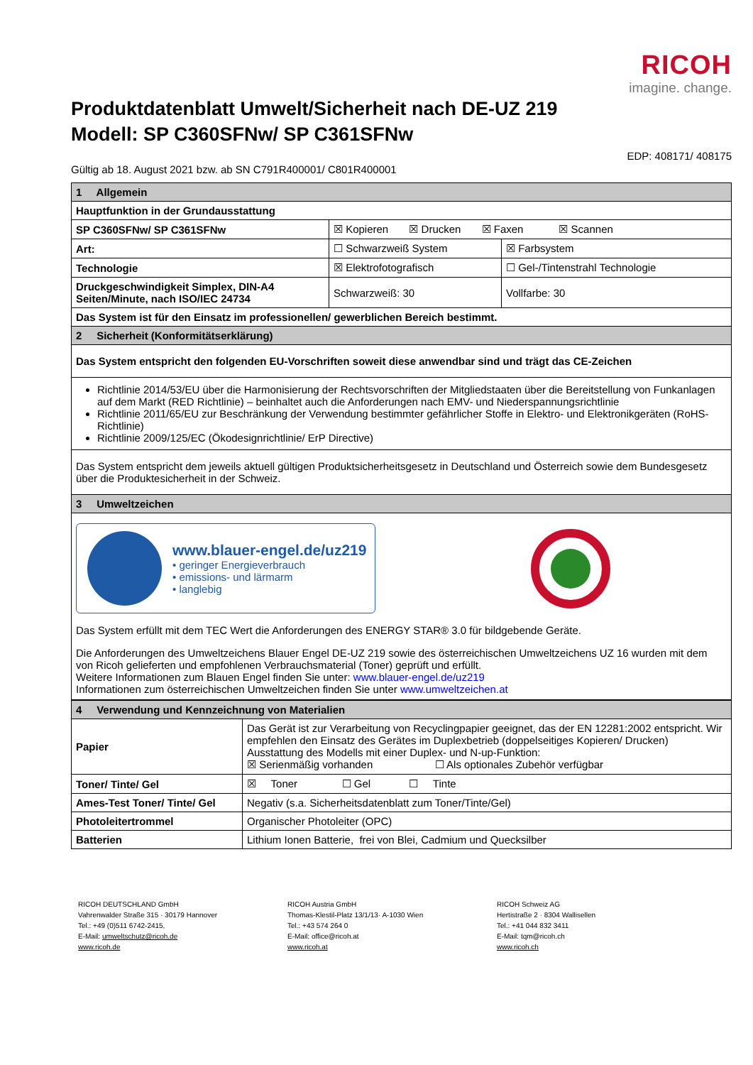RICOH
imagine. change.
Produktdatenblatt Umwelt/Sicherheit nach DE-UZ 219
Modell: SP C360SFNw/ SP C361SFNw
EDP: 408171/ 408175
Gültig ab 18. August 2021 bzw. ab SN C791R400001/ C801R400001
| 1 Allgemein | | |
| Hauptfunktion in der Grundausstattung | | |
| SP C360SFNw/ SP C361SFNw | ☒ Kopieren ☒ Drucken ☒ Faxen ☒ Scannen | |
| Art: | ☐ Schwarzweiß System | ☒ Farbsystem |
| Technologie | ☒ Elektrofotografisch | ☐ Gel-/Tintenstrahl Technologie |
| Druckgeschwindigkeit Simplex, DIN-A4 Seiten/Minute, nach ISO/IEC 24734 | Schwarzweiß: 30 | Vollfarbe: 30 |
| Das System ist für den Einsatz im professionellen/ gewerblichen Bereich bestimmt. | | |
| 2 Sicherheit (Konformitätserklärung) | | |
| Das System entspricht den folgenden EU-Vorschriften soweit diese anwendbar sind und trägt das CE-Zeichen | | |
| Richtlinie 2014/53/EU über die Harmonisierung der Rechtsvorschriften der Mitgliedstaaten über die Bereitstellung von Funkanlagen auf dem Markt (RED Richtlinie) – beinhaltet auch die Anforderungen nach EMV- und Niederspannungsrichtlinie Richtlinie 2011/65/EU zur Beschränkung der Verwendung bestimmter gefährlicher Stoffe in Elektro- und Elektronikgeräten (RoHS-Richtlinie) Richtlinie 2009/125/EC (Ökodesignrichtlinie/ ErP Directive) | | |
| Das System entspricht dem jeweils aktuell gültigen Produktsicherheitsgesetz in Deutschland und Österreich sowie dem Bundesgesetz über die Produktesicherheit in der Schweiz. | | |
| 3 Umweltzeichen | | |
| www.blauer-engel.de/uz219 • geringer Energieverbrauch • emissions- und lärmarm • langlebig Das System erfüllt mit dem TEC Wert die Anforderungen des ENERGY STAR® 3.0 für bildgebende Geräte. Die Anforderungen des Umweltzeichens Blauer Engel DE-UZ 219 sowie des österreichischen Umweltzeichens UZ 16 wurden mit dem von Ricoh gelieferten und empfohlenen Verbrauchsmaterial (Toner) geprüft und erfüllt. Weitere Informationen zum Blauen Engel finden Sie unter: www.blauer-engel.de/uz219 Informationen zum österreichischen Umweltzeichen finden Sie unter www.umweltzeichen.at | | |
| 4 Verwendung und Kennzeichnung von Materialien | |
| Papier | Das Gerät ist zur Verarbeitung von Recyclingpapier geeignet, das der EN 12281:2002 entspricht. Wir empfehlen den Einsatz des Gerätes im Duplexbetrieb (doppelseitiges Kopieren/ Drucken) Ausstattung des Modells mit einer Duplex- und N-up-Funktion: ☒ Serienmäßig vorhanden ☐ Als optionales Zubehör verfügbar |
| Toner/ Tinte/ Gel | ☒ Toner ☐ Gel ☐ Tinte |
| Ames-Test Toner/ Tinte/ Gel | Negativ (s.a. Sicherheitsdatenblatt zum Toner/Tinte/Gel) |
| Photoleitertrommel | Organischer Photoleiter (OPC) |
| Batterien | Lithium Ionen Batterie, frei von Blei, Cadmium und Quecksilber |
RICOH DEUTSCHLAND GmbH
Vahrenwalder Straße 315 · 30179 Hannover
Tel.: +49 (0)511 6742-2415,
E-Mail: umweltschutz@ricoh.de
www.ricoh.de
RICOH Austria GmbH
Thomas-Klestil-Platz 13/1/13· A-1030 Wien
Tel.: +43 574 264 0
E-Mail: office@ricoh.at
www.ricoh.at
RICOH Schweiz AG
Hertistraße 2 · 8304 Wallisellen
Tel.: +41 044 832 3411
E-Mail: tqm@ricoh.ch
www.ricoh.ch